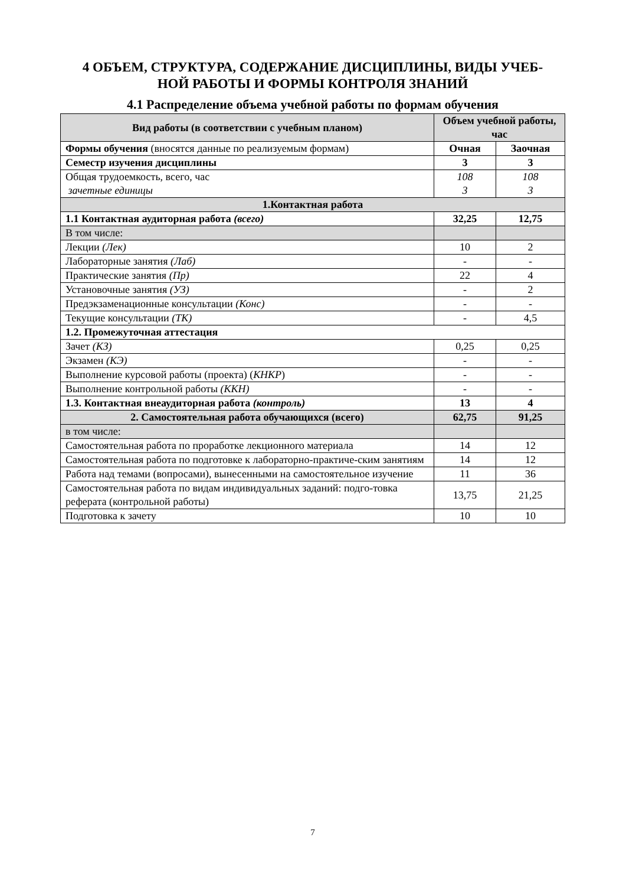4 ОБЪЕМ, СТРУКТУРА, СОДЕРЖАНИЕ ДИСЦИПЛИНЫ, ВИДЫ УЧЕБ-
НОЙ РАБОТЫ И ФОРМЫ КОНТРОЛЯ ЗНАНИЙ
4.1 Распределение объема учебной работы по формам обучения
| Вид работы (в соответствии с учебным планом) | Объем учебной работы, час | |
| --- | --- | --- |
| Формы обучения (вносятся данные по реализуемым формам) | Очная | Заочная |
| Семестр изучения дисциплины | 3 | 3 |
| Общая трудоемкость, всего, час зачетные единицы | 108 3 | 108 3 |
| 1.Контактная работа | | |
| 1.1 Контактная аудиторная работа (всего) | 32,25 | 12,75 |
| В том числе: | | |
| Лекции (Лек) | 10 | 2 |
| Лабораторные занятия (Лаб) | - | - |
| Практические занятия (Пр) | 22 | 4 |
| Установочные занятия (УЗ) | - | 2 |
| Предэкзаменационные консультации (Конс) | - | - |
| Текущие консультации (ТК) | - | 4,5 |
| 1.2. Промежуточная аттестация | | |
| Зачет (КЗ) | 0,25 | 0,25 |
| Экзамен (КЭ) | - | - |
| Выполнение курсовой работы (проекта) ( КНКР ) | - | - |
| Выполнение контрольной работы (ККН) | - | - |
| 1.3. Контактная внеаудиторная работа (контроль) | 13 | 4 |
| 2. Самостоятельная работа обучающихся (всего) | 62,75 | 91,25 |
| в том числе: | | |
| Самостоятельная работа по проработке лекционного материала | 14 | 12 |
| Самостоятельная работа по подготовке к лабораторно-практиче-ским занятиям | 14 | 12 |
| Работа над темами (вопросами), вынесенными на самостоятельное изучение | 11 | 36 |
| Самостоятельная работа по видам индивидуальных заданий: подго-товка реферата (контрольной работы) | 13,75 | 21,25 |
| Подготовка к зачету | 10 | 10 |
7